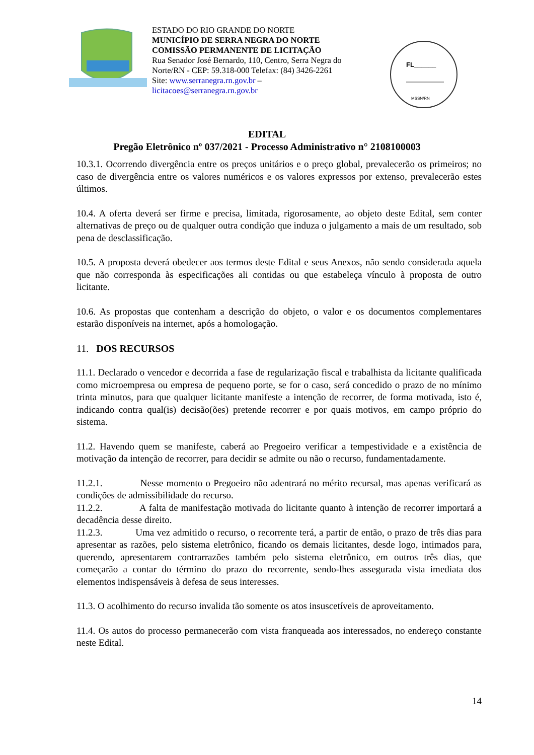ESTADO DO RIO GRANDE DO NORTE
MUNICÍPIO DE SERRA NEGRA DO NORTE
COMISSÃO PERMANENTE DE LICITAÇÃO
Rua Senador José Bernardo, 110, Centro, Serra Negra do Norte/RN - CEP: 59.318-000 Telefax: (84) 3426-2261
Site: www.serranegra.rn.gov.br –
licitacoes@serranegra.rn.gov.br
FL______
MSSN/RN
EDITAL
Pregão Eletrônico nº 037/2021 - Processo Administrativo n° 2108100003
10.3.1. Ocorrendo divergência entre os preços unitários e o preço global, prevalecerão os primeiros; no caso de divergência entre os valores numéricos e os valores expressos por extenso, prevalecerão estes últimos.
10.4. A oferta deverá ser firme e precisa, limitada, rigorosamente, ao objeto deste Edital, sem conter alternativas de preço ou de qualquer outra condição que induza o julgamento a mais de um resultado, sob pena de desclassificação.
10.5. A proposta deverá obedecer aos termos deste Edital e seus Anexos, não sendo considerada aquela que não corresponda às especificações ali contidas ou que estabeleça vínculo à proposta de outro licitante.
10.6. As propostas que contenham a descrição do objeto, o valor e os documentos complementares estarão disponíveis na internet, após a homologação.
11. DOS RECURSOS
11.1. Declarado o vencedor e decorrida a fase de regularização fiscal e trabalhista da licitante qualificada como microempresa ou empresa de pequeno porte, se for o caso, será concedido o prazo de no mínimo trinta minutos, para que qualquer licitante manifeste a intenção de recorrer, de forma motivada, isto é, indicando contra qual(is) decisão(ões) pretende recorrer e por quais motivos, em campo próprio do sistema.
11.2. Havendo quem se manifeste, caberá ao Pregoeiro verificar a tempestividade e a existência de motivação da intenção de recorrer, para decidir se admite ou não o recurso, fundamentadamente.
11.2.1. Nesse momento o Pregoeiro não adentrará no mérito recursal, mas apenas verificará as condições de admissibilidade do recurso.
11.2.2. A falta de manifestação motivada do licitante quanto à intenção de recorrer importará a decadência desse direito.
11.2.3. Uma vez admitido o recurso, o recorrente terá, a partir de então, o prazo de três dias para apresentar as razões, pelo sistema eletrônico, ficando os demais licitantes, desde logo, intimados para, querendo, apresentarem contrarrazões também pelo sistema eletrônico, em outros três dias, que começarão a contar do término do prazo do recorrente, sendo-lhes assegurada vista imediata dos elementos indispensáveis à defesa de seus interesses.
11.3. O acolhimento do recurso invalida tão somente os atos insuscetíveis de aproveitamento.
11.4. Os autos do processo permanecerão com vista franqueada aos interessados, no endereço constante neste Edital.
14